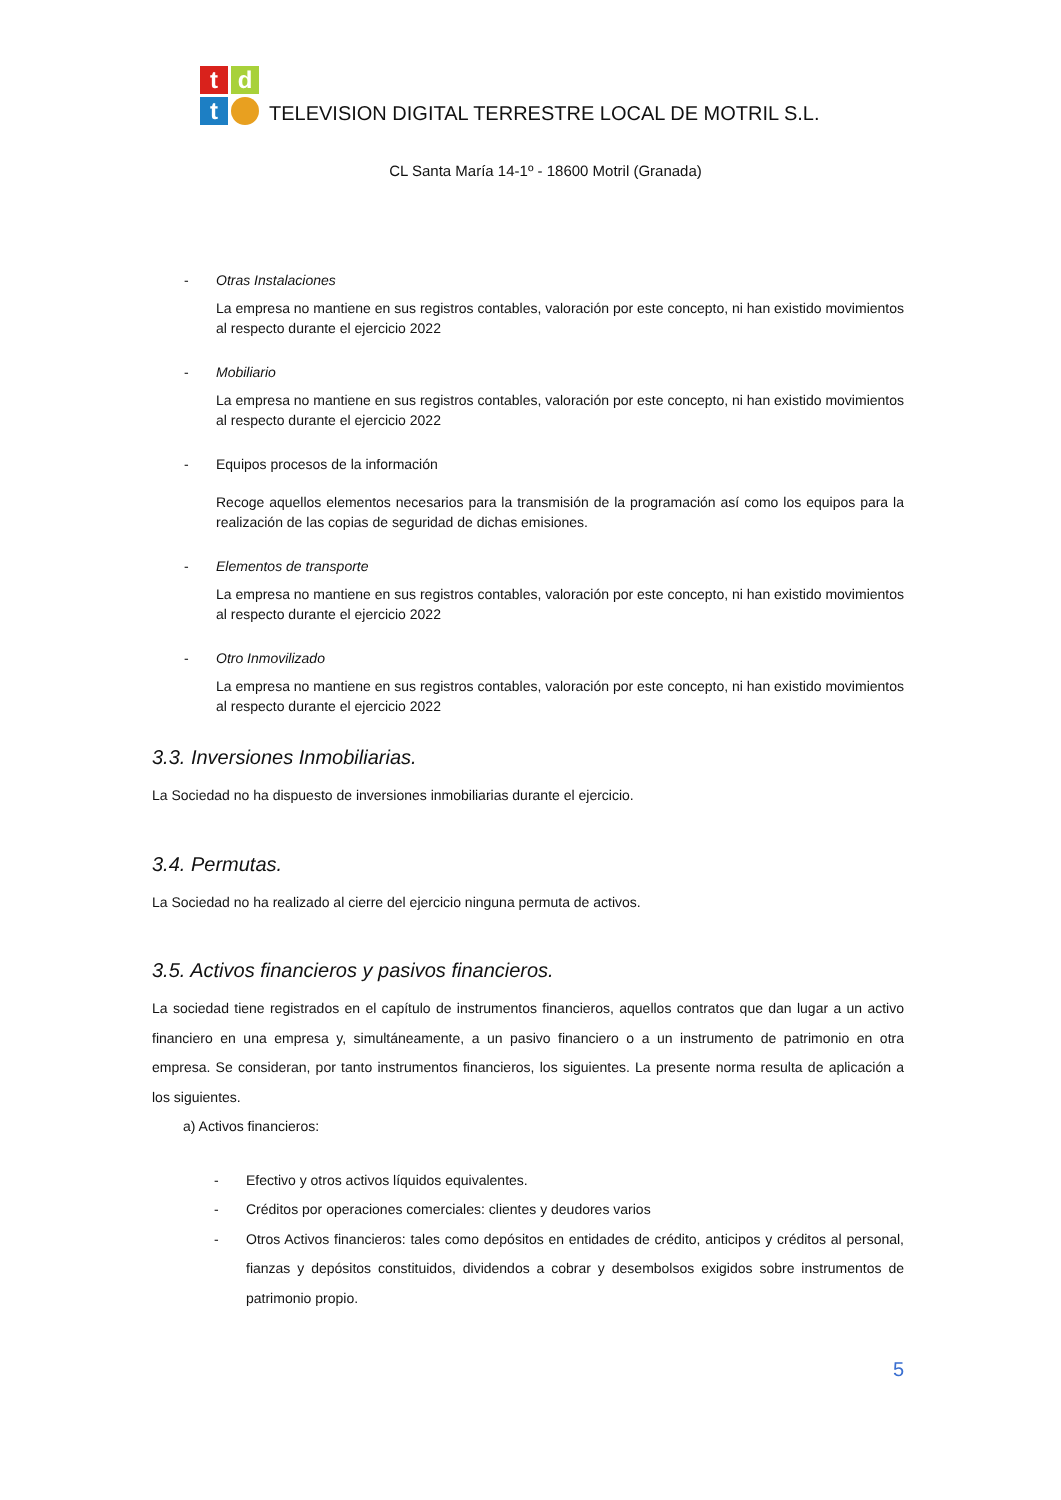t
d
t
TELEVISION DIGITAL TERRESTRE LOCAL DE MOTRIL S.L.
CL Santa María 14-1º - 18600 Motril (Granada)
- Otras Instalaciones
La empresa no mantiene en sus registros contables, valoración por este concepto, ni han existido movimientos al respecto durante el ejercicio 2022
- Mobiliario
La empresa no mantiene en sus registros contables, valoración por este concepto, ni han existido movimientos al respecto durante el ejercicio 2022
- Equipos procesos de la información
Recoge aquellos elementos necesarios para la transmisión de la programación así como los equipos para la realización de las copias de seguridad de dichas emisiones.
- Elementos de transporte
La empresa no mantiene en sus registros contables, valoración por este concepto, ni han existido movimientos al respecto durante el ejercicio 2022
- Otro Inmovilizado
La empresa no mantiene en sus registros contables, valoración por este concepto, ni han existido movimientos al respecto durante el ejercicio 2022
3.3. Inversiones Inmobiliarias.
La Sociedad no ha dispuesto de inversiones inmobiliarias durante el ejercicio.
3.4. Permutas.
La Sociedad no ha realizado al cierre del ejercicio ninguna permuta de activos.
3.5. Activos financieros y pasivos financieros.
La sociedad tiene registrados en el capítulo de instrumentos financieros, aquellos contratos que dan lugar a un activo financiero en una empresa y, simultáneamente, a un pasivo financiero o a un instrumento de patrimonio en otra empresa. Se consideran, por tanto instrumentos financieros, los siguientes. La presente norma resulta de aplicación a los siguientes.
a) Activos financieros:
- Efectivo y otros activos líquidos equivalentes.
- Créditos por operaciones comerciales: clientes y deudores varios
- Otros Activos financieros: tales como depósitos en entidades de crédito, anticipos y créditos al personal, fianzas y depósitos constituidos, dividendos a cobrar y desembolsos exigidos sobre instrumentos de patrimonio propio.
5